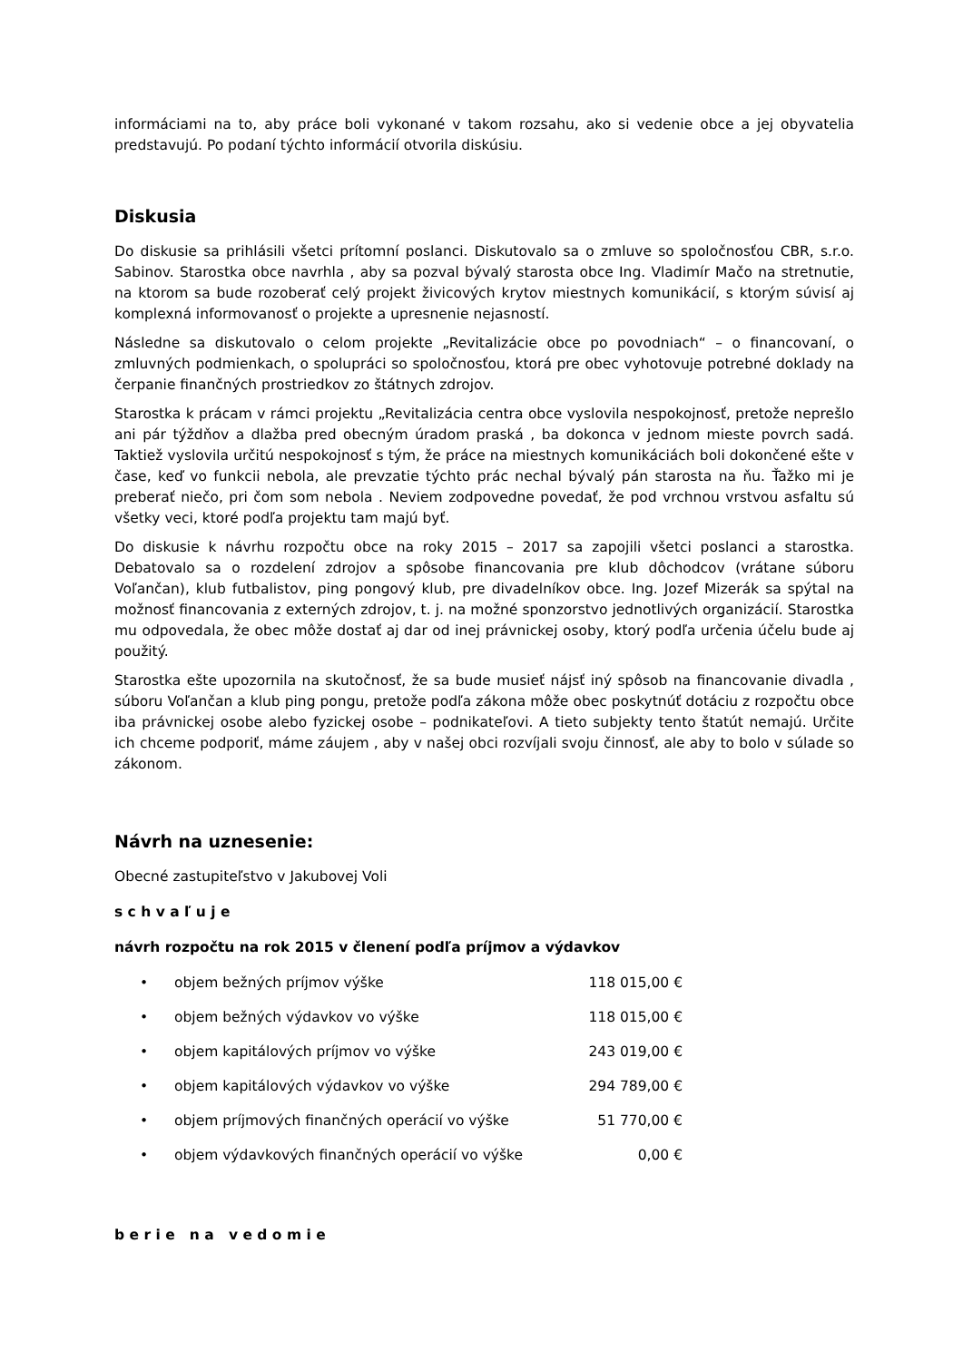informáciami na to, aby práce boli vykonané v takom rozsahu, ako si vedenie obce a jej obyvatelia predstavujú. Po podaní týchto informácií otvorila diskúsiu.
Diskusia
Do diskusie sa prihlásili všetci prítomní poslanci. Diskutovalo sa o zmluve so spoločnosťou CBR, s.r.o. Sabinov. Starostka obce navrhla , aby sa pozval bývalý starosta obce Ing. Vladimír Mačo na stretnutie, na ktorom sa bude rozoberať celý projekt živicových krytov miestnych komunikácií, s ktorým súvisí aj komplexná informovanosť o projekte a upresnenie nejasností.
Následne sa diskutovalo o celom projekte „Revitalizácie obce po povodniach“ – o financovaní, o zmluvných podmienkach, o spolupráci so spoločnosťou, ktorá pre obec vyhotovuje potrebné doklady na čerpanie finančných prostriedkov zo štátnych zdrojov.
Starostka k prácam v rámci projektu „Revitalizácia centra obce vyslovila nespokojnosť, pretože neprešlo ani pár týždňov a dlažba pred obecným úradom praská , ba dokonca v jednom mieste povrch sadá. Taktiež vyslovila určitú nespokojnosť s tým, že práce na miestnych komunikáciách boli dokončené ešte v čase, keď vo funkcii nebola, ale prevzatie týchto prác nechal bývalý pán starosta na ňu. Ťažko mi je preberať niečo, pri čom som nebola . Neviem zodpovedne povedať, že pod vrchnou vrstvou asfaltu sú všetky veci, ktoré podľa projektu tam majú byť.
Do diskusie k návrhu rozpočtu obce na roky 2015 – 2017 sa zapojili všetci poslanci a starostka. Debatovalo sa o rozdelení zdrojov a spôsobe financovania pre klub dôchodcov (vrátane súboru Voľančan), klub futbalistov, ping pongový klub, pre divadelníkov obce. Ing. Jozef Mizerák sa spýtal na možnosť financovania z externých zdrojov, t. j. na možné sponzorstvo jednotlivých organizácií. Starostka mu odpovedala, že obec môže dostať aj dar od inej právnickej osoby, ktorý podľa určenia účelu bude aj použitý.
Starostka ešte upozornila na skutočnosť, že sa bude musieť nájsť iný spôsob na financovanie divadla , súboru Voľančan a klub ping pongu, pretože podľa zákona môže obec poskytnúť dotáciu z rozpočtu obce iba právnickej osobe alebo fyzickej osobe – podnikateľovi. A tieto subjekty tento štatút nemajú. Určite ich chceme podporiť, máme záujem , aby v našej obci rozvíjali svoju činnosť, ale aby to bolo v súlade so zákonom.
Návrh na uznesenie:
Obecné zastupiteľstvo v Jakubovej Voli
s c h v a ľ u j e
návrh rozpočtu na rok 2015 v členení podľa príjmov a výdavkov
| • | objem bežných príjmov výške | 118 015,00 € |
| • | objem bežných výdavkov vo výške | 118 015,00 € |
| • | objem kapitálových príjmov vo výške | 243 019,00 € |
| • | objem kapitálových výdavkov vo výške | 294 789,00 € |
| • | objem príjmových finančných operácií vo výške | 51 770,00 € |
| • | objem výdavkových finančných operácií vo výške | 0,00 € |
b e r i e n a v e d o m i e